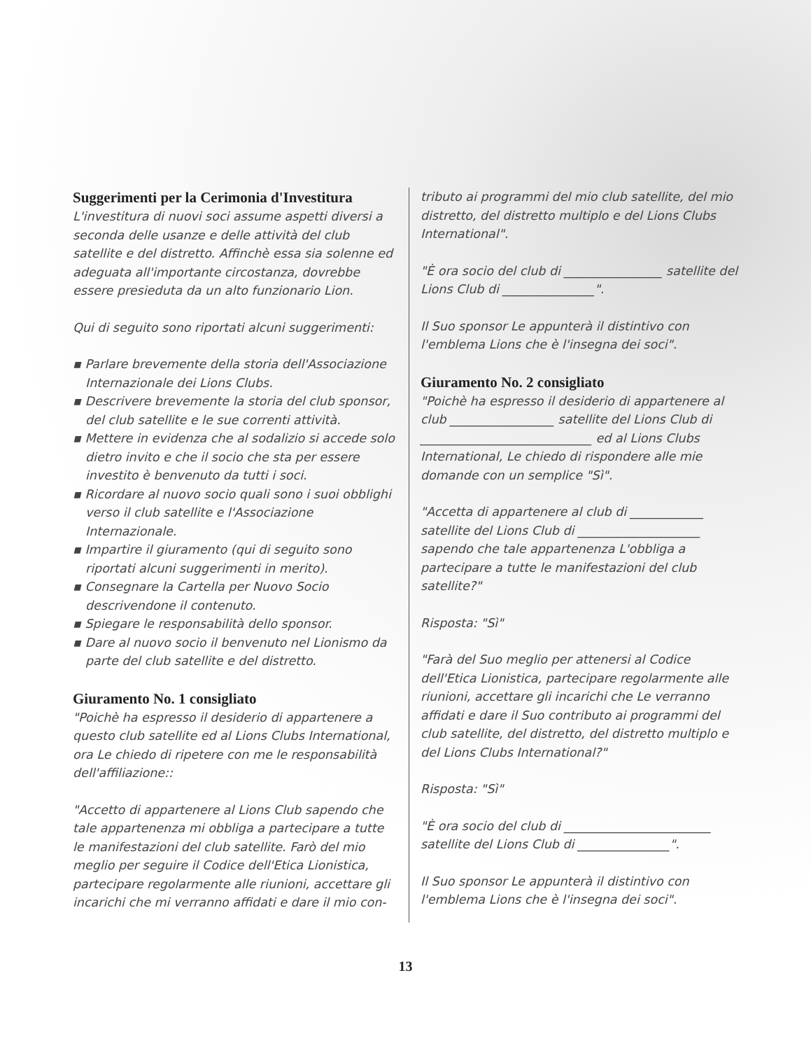Suggerimenti per la Cerimonia d'Investitura
L'investitura di nuovi soci assume aspetti diversi a seconda delle usanze e delle attività del club satellite e del distretto. Affinchè essa sia solenne ed adeguata all'importante circostanza, dovrebbe essere presieduta da un alto funzionario Lion.
Qui di seguito sono riportati alcuni suggerimenti:
▪ Parlare brevemente della storia dell'Associazione Internazionale dei Lions Clubs.
▪ Descrivere brevemente la storia del club sponsor, del club satellite e le sue correnti attività.
▪ Mettere in evidenza che al sodalizio si accede solo dietro invito e che il socio che sta per essere investito è benvenuto da tutti i soci.
▪ Ricordare al nuovo socio quali sono i suoi obblighi verso il club satellite e l'Associazione Internazionale.
▪ Impartire il giuramento (qui di seguito sono riportati alcuni suggerimenti in merito).
▪ Consegnare la Cartella per Nuovo Socio descrivendone il contenuto.
▪ Spiegare le responsabilità dello sponsor.
▪ Dare al nuovo socio il benvenuto nel Lionismo da parte del club satellite e del distretto.
Giuramento No. 1 consigliato
"Poichè ha espresso il desiderio di appartenere a questo club satellite ed al Lions Clubs International, ora Le chiedo di ripetere con me le responsabilità dell'affiliazione::
"Accetto di appartenere al Lions Club sapendo che tale appartenenza mi obbliga a partecipare a tutte le manifestazioni del club satellite. Farò del mio meglio per seguire il Codice dell'Etica Lionistica, partecipare regolarmente alle riunioni, accettare gli incarichi che mi verranno affidati e dare il mio con-
tributo ai programmi del mio club satellite, del mio distretto, del distretto multiplo e del Lions Clubs International".
"È ora socio del club di ________________ satellite del Lions Club di _______________".
Il Suo sponsor Le appunterà il distintivo con l'emblema Lions che è l'insegna dei soci".
Giuramento No. 2 consigliato
"Poichè ha espresso il desiderio di appartenere al club _________________ satellite del Lions Club di ____________________________ ed al Lions Clubs International, Le chiedo di rispondere alle mie domande con un semplice "Sì".
"Accetta di appartenere al club di ____________ satellite del Lions Club di ____________________ sapendo che tale appartenenza L'obbliga a partecipare a tutte le manifestazioni del club satellite?"
Risposta: "Sì"
"Farà del Suo meglio per attenersi al Codice dell'Etica Lionistica, partecipare regolarmente alle riunioni, accettare gli incarichi che Le verranno affidati e dare il Suo contributo ai programmi del club satellite, del distretto, del distretto multiplo e del Lions Clubs International?"
Risposta: "Sì"
"È ora socio del club di ________________________ satellite del Lions Club di _______________".
Il Suo sponsor Le appunterà il distintivo con l'emblema Lions che è l'insegna dei soci".
13